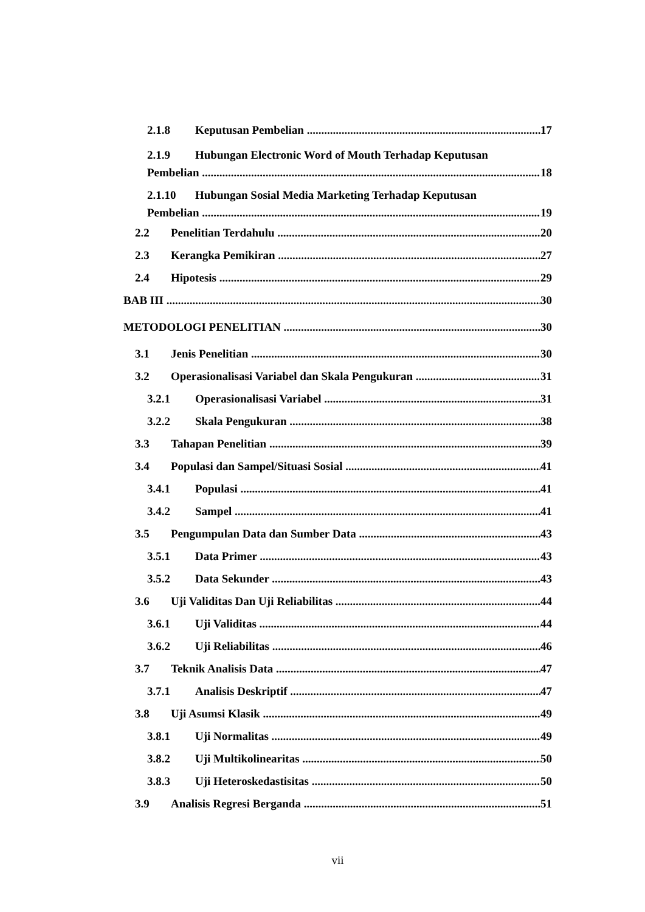2.1.8 Keputusan Pembelian 17
2.1.9 Hubungan Electronic Word of Mouth Terhadap Keputusan
Pembelian 18
2.1.10 Hubungan Sosial Media Marketing Terhadap Keputusan
Pembelian 19
2.2 Penelitian Terdahulu 20
2.3 Kerangka Pemikiran 27
2.4 Hipotesis 29
BAB III 30
METODOLOGI PENELITIAN 30
3.1 Jenis Penelitian 30
3.2 Operasionalisasi Variabel dan Skala Pengukuran 31
3.2.1 Operasionalisasi Variabel 31
3.2.2 Skala Pengukuran 38
3.3 Tahapan Penelitian 39
3.4 Populasi dan Sampel/Situasi Sosial 41
3.4.1 Populasi 41
3.4.2 Sampel 41
3.5 Pengumpulan Data dan Sumber Data 43
3.5.1 Data Primer 43
3.5.2 Data Sekunder 43
3.6 Uji Validitas Dan Uji Reliabilitas 44
3.6.1 Uji Validitas 44
3.6.2 Uji Reliabilitas 46
3.7 Teknik Analisis Data 47
3.7.1 Analisis Deskriptif 47
3.8 Uji Asumsi Klasik 49
3.8.1 Uji Normalitas 49
3.8.2 Uji Multikolinearitas 50
3.8.3 Uji Heteroskedastisitas 50
3.9 Analisis Regresi Berganda 51
vii